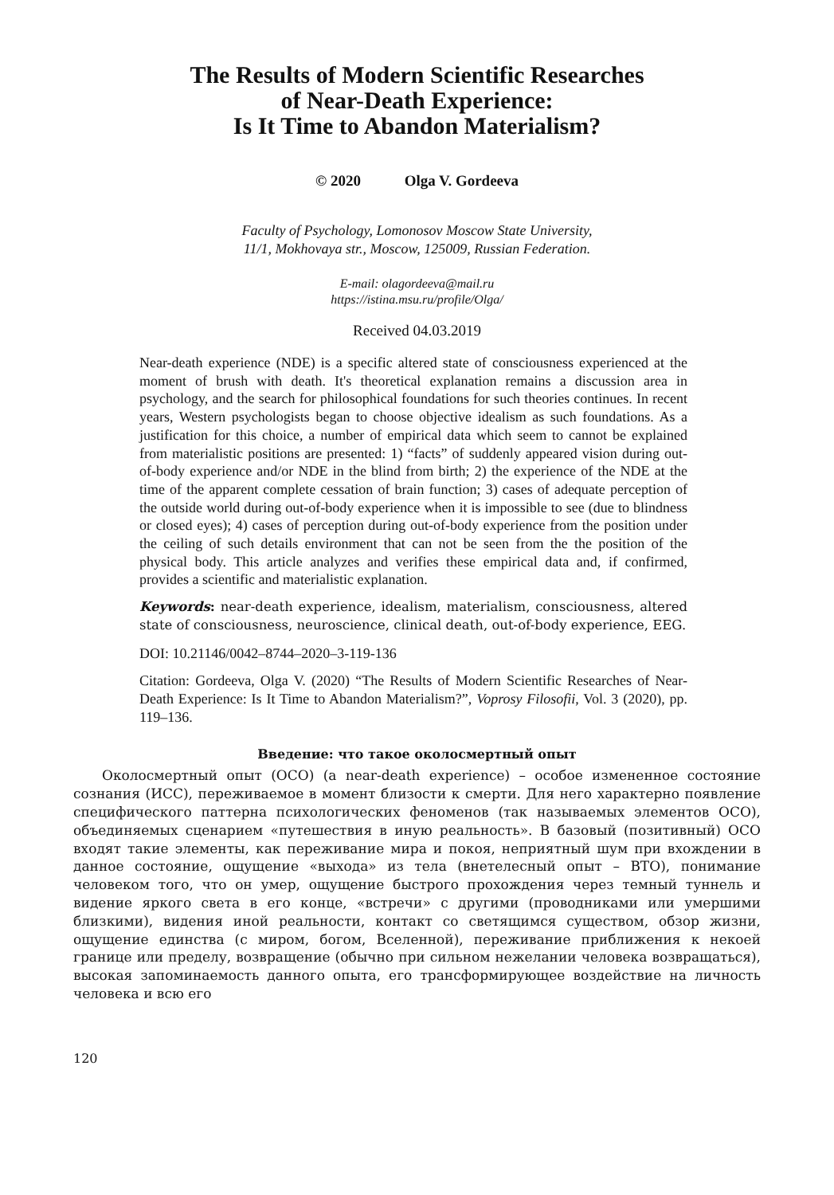The Results of Modern Scientific Researches
of Near-Death Experience:
Is It Time to Abandon Materialism?
© 2020 Olga V. Gordeeva
Faculty of Psychology, Lomonosov Moscow State University,
11/1, Mokhovaya str., Moscow, 125009, Russian Federation.
E-mail: olagordeeva@mail.ru
https://istina.msu.ru/profile/Olga/
Received 04.03.2019
Near-death experience (NDE) is a specific altered state of consciousness experienced at the moment of brush with death. It's theoretical explanation remains a discussion area in psychology, and the search for philosophical foundations for such theories continues. In recent years, Western psychologists began to choose objective idealism as such foundations. As a justification for this choice, a number of empirical data which seem to cannot be explained from materialistic positions are presented: 1) “facts” of suddenly appeared vision during out-of-body experience and/or NDE in the blind from birth; 2) the experience of the NDE at the time of the apparent complete cessation of brain function; 3) cases of adequate perception of the outside world during out-of-body experience when it is impossible to see (due to blindness or closed eyes); 4) cases of perception during out-of-body experience from the position under the ceiling of such details environment that can not be seen from the the position of the physical body. This article analyzes and verifies these empirical data and, if confirmed, provides a scientific and materialistic explanation.
Keywords: near-death experience, idealism, materialism, consciousness, altered state of consciousness, neuroscience, clinical death, out-of-body experience, EEG.
DOI: 10.21146/0042–8744–2020–3-119-136
Citation: Gordeeva, Olga V. (2020) “The Results of Modern Scientific Researches of Near-Death Experience: Is It Time to Abandon Materialism?”, Voprosy Filosofii, Vol. 3 (2020), pp. 119–136.
Введение: что такое околосмертный опыт
Околосмертный опыт (ОСО) (a near-death experience) – особое измененное состояние сознания (ИСС), переживаемое в момент близости к смерти. Для него характерно появление специфического паттерна психологических феноменов (так называемых элементов ОСО), объединяемых сценарием «путешествия в иную реальность». В базовый (позитивный) ОСО входят такие элементы, как переживание мира и покоя, неприятный шум при вхождении в данное состояние, ощущение «выхода» из тела (внетелесный опыт – ВТО), понимание человеком того, что он умер, ощущение быстрого прохождения через темный туннель и видение яркого света в его конце, «встречи» с другими (проводниками или умершими близкими), видения иной реальности, контакт со светящимся существом, обзор жизни, ощущение единства (с миром, богом, Вселенной), переживание приближения к некоей границе или пределу, возвращение (обычно при сильном нежелании человека возвращаться), высокая запоминаемость данного опыта, его трансформирующее воздействие на личность человека и всю его
120